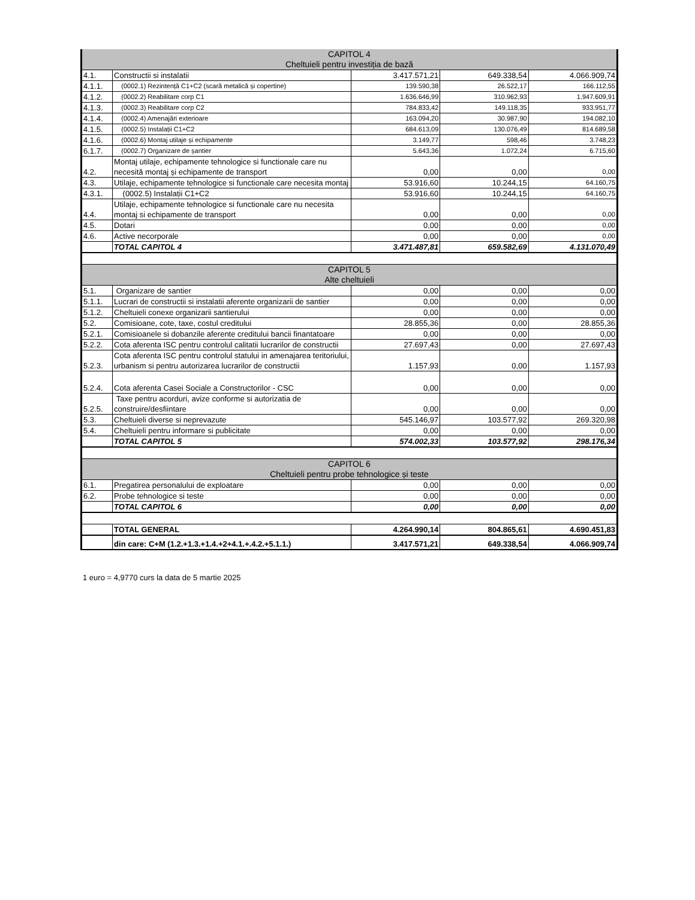| CAPITOL 4 Cheltuieli pentru investiția de bază | | | | |
| 4.1. | Constructii si instalatii | 3.417.571,21 | 649.338,54 | 4.066.909,74 |
| 4.1.1. | (0002.1) Rezintență C1+C2 (scară metalică și copertine) | 139.590,38 | 26.522,17 | 166.112,55 |
| 4.1.2. | (0002.2) Reabilitare corp C1 | 1.636.646,99 | 310.962,93 | 1.947.609,91 |
| 4.1.3. | (0002.3) Reabilitare corp C2 | 784.833,42 | 149.118,35 | 933.951,77 |
| 4.1.4. | (0002.4) Amenajări exterioare | 163.094,20 | 30.987,90 | 194.082,10 |
| 4.1.5. | (0002.5) Instalații C1+C2 | 684.613,09 | 130.076,49 | 814.689,58 |
| 4.1.6. | (0002.6) Montaj utilaje și echipamente | 3.149,77 | 598,46 | 3.748,23 |
| 6.1.7. | (0002.7) Organizare de șantier | 5.643,36 | 1.072,24 | 6.715,60 |
| 4.2. | Montaj utilaje, echipamente tehnologice si functionale care nu necesită montaj și echipamente de transport | 0,00 | 0,00 | 0,00 |
| 4.3. | Utilaje, echipamente tehnologice si functionale care necesita montaj | 53.916,60 | 10.244,15 | 64.160,75 |
| 4.3.1. | (0002.5) Instalații C1+C2 | 53.916,60 | 10.244,15 | 64.160,75 |
| 4.4. | Utilaje, echipamente tehnologice si functionale care nu necesita montaj si echipamente de transport | 0,00 | 0,00 | 0,00 |
| 4.5. | Dotari | 0,00 | 0,00 | 0,00 |
| 4.6. | Active necorporale | 0,00 | 0,00 | 0,00 |
| | TOTAL CAPITOL 4 | 3.471.487,81 | 659.582,69 | 4.131.070,49 |
| CAPITOL 5 Alte cheltuieli | | | | |
| 5.1. | Organizare de santier | 0,00 | 0,00 | 0,00 |
| 5.1.1. | Lucrari de constructii si instalatii aferente organizarii de santier | 0,00 | 0,00 | 0,00 |
| 5.1.2. | Cheltuieli conexe organizarii santierului | 0,00 | 0,00 | 0,00 |
| 5.2. | Comisioane, cote, taxe, costul creditului | 28.855,36 | 0,00 | 28.855,36 |
| 5.2.1. | Comisioanele si dobanzile aferente creditului bancii finantatoare | 0,00 | 0,00 | 0,00 |
| 5.2.2. | Cota aferenta ISC pentru controlul calitatii lucrarilor de constructii | 27.697,43 | 0,00 | 27.697,43 |
| 5.2.3. | Cota aferenta ISC pentru controlul statului in amenajarea teritoriului, urbanism si pentru autorizarea lucrarilor de constructii | 1.157,93 | 0,00 | 1.157,93 |
| 5.2.4. | Cota aferenta Casei Sociale a Constructorilor - CSC | 0,00 | 0,00 | 0,00 |
| 5.2.5. | Taxe pentru acorduri, avize conforme si autorizatia de construire/desfiintare | 0,00 | 0,00 | 0,00 |
| 5.3. | Cheltuieli diverse si neprevazute | 545.146,97 | 103.577,92 | 269.320,98 |
| 5.4. | Cheltuieli pentru informare si publicitate | 0,00 | 0,00 | 0,00 |
| | TOTAL CAPITOL 5 | 574.002,33 | 103.577,92 | 298.176,34 |
| CAPITOL 6 Cheltuieli pentru probe tehnologice și teste | | | | |
| 6.1. | Pregatirea personalului de exploatare | 0,00 | 0,00 | 0,00 |
| 6.2. | Probe tehnologice si teste | 0,00 | 0,00 | 0,00 |
| | TOTAL CAPITOL 6 | 0,00 | 0,00 | 0,00 |
| | TOTAL GENERAL | 4.264.990,14 | 804.865,61 | 4.690.451,83 |
| | din care: C+M (1.2.+1.3.+1.4.+2+4.1.+.4.2.+5.1.1.) | 3.417.571,21 | 649.338,54 | 4.066.909,74 |
1 euro = 4,9770 curs la data de 5 martie 2025